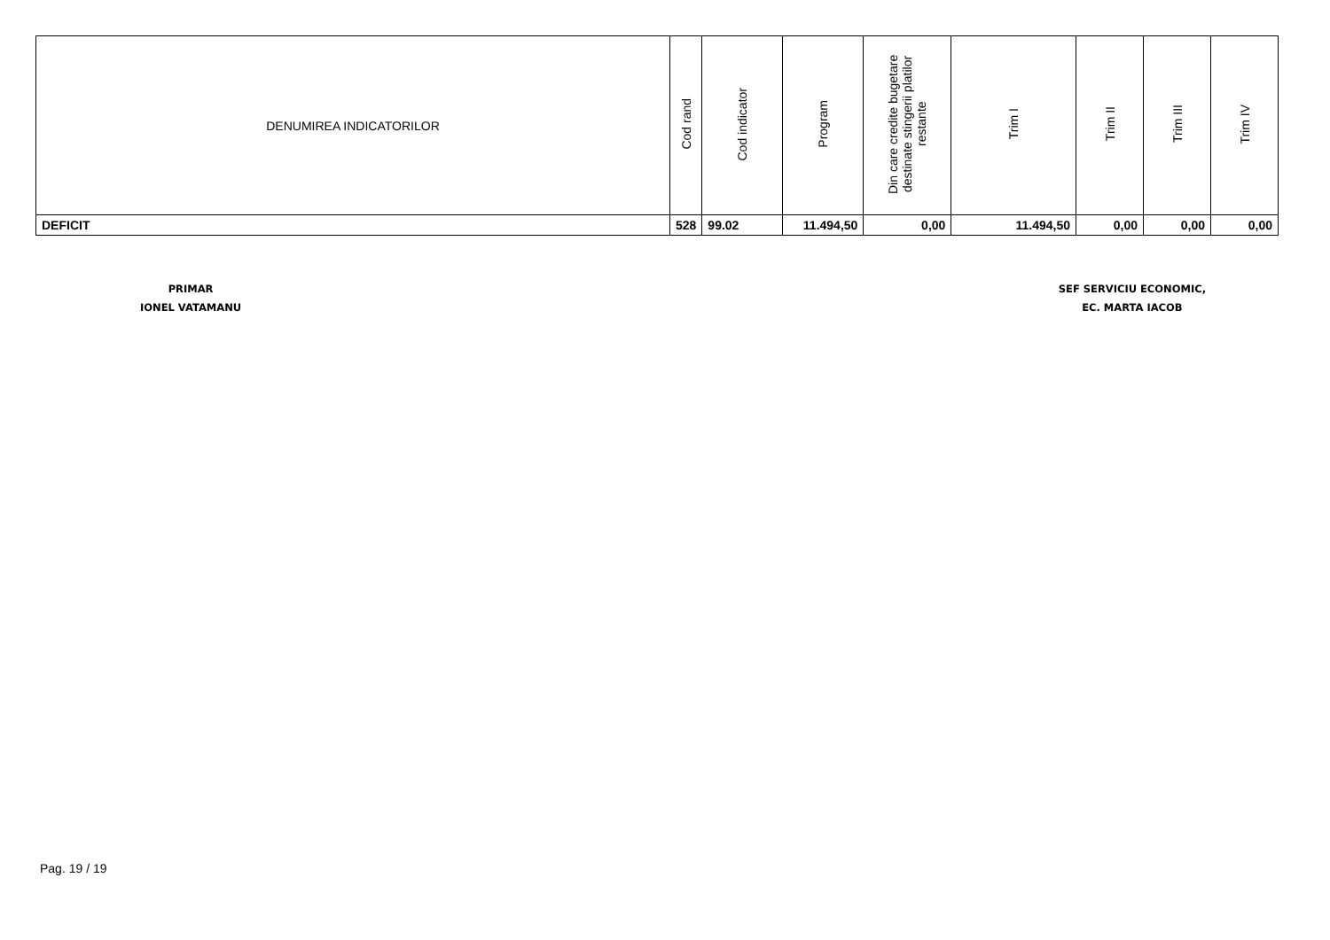| DENUMIREA INDICATORILOR | Cod rand | Cod indicator | Program | Din care credite bugetare destinate stingerii platilor restante | Trim I | Trim II | Trim III | Trim IV |
| --- | --- | --- | --- | --- | --- | --- | --- | --- |
| DEFICIT | 528 | 99.02 | 11.494,50 | 0,00 | 11.494,50 | 0,00 | 0,00 | 0,00 |
PRIMAR
IONEL VATAMANU
SEF SERVICIU ECONOMIC,
EC. MARTA IACOB
Pag. 19 / 19